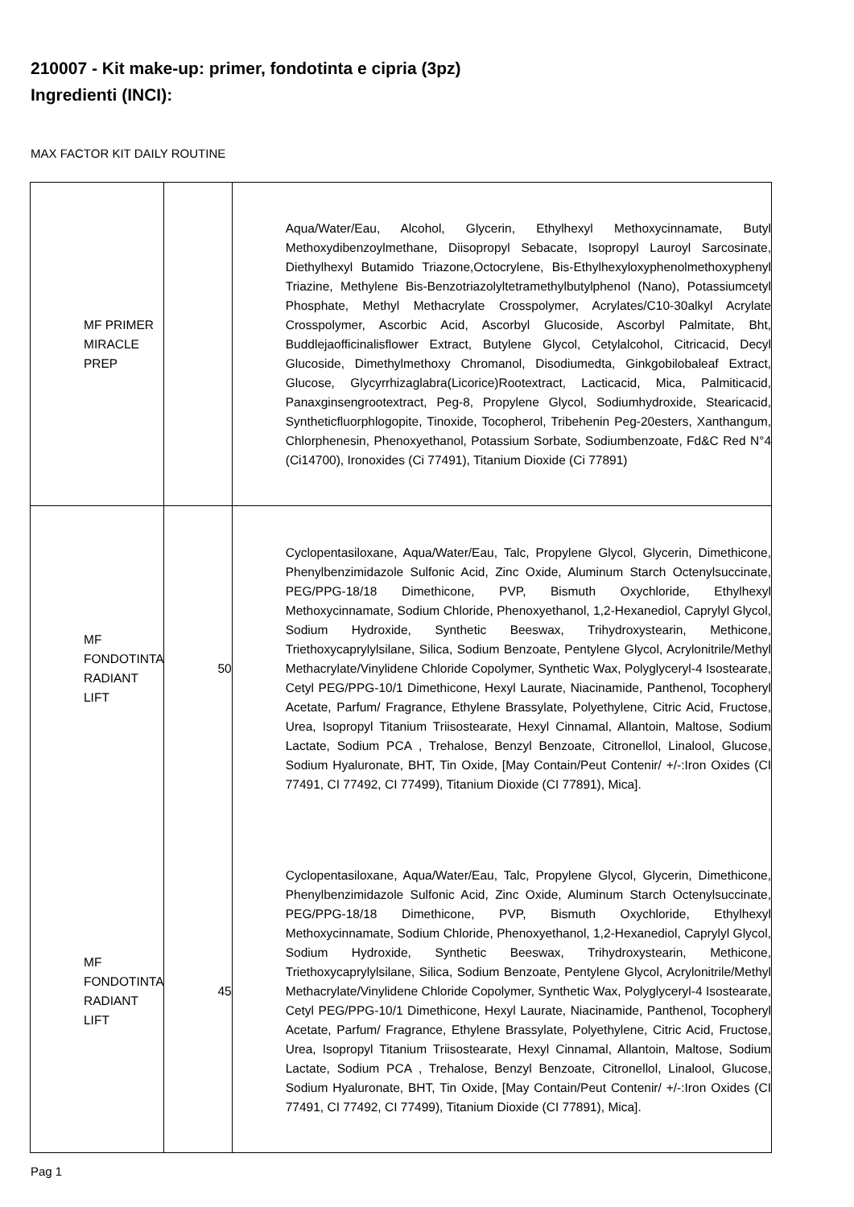210007 - Kit make-up: primer, fondotinta e cipria (3pz)
Ingredienti (INCI):
MAX FACTOR KIT DAILY ROUTINE
| MF PRIMER MIRACLE PREP | | Aqua/Water/Eau, Alcohol, Glycerin, Ethylhexyl Methoxycinnamate, Butyl Methoxydibenzoylmethane, Diisopropyl Sebacate, Isopropyl Lauroyl Sarcosinate, Diethylhexyl Butamido Triazone,Octocrylene, Bis-Ethylhexyloxyphenolmethoxyphenyl Triazine, Methylene Bis-Benzotriazolyltetramethylbutylphenol (Nano), Potassiumcetyl Phosphate, Methyl Methacrylate Crosspolymer, Acrylates/C10-30alkyl Acrylate Crosspolymer, Ascorbic Acid, Ascorbyl Glucoside, Ascorbyl Palmitate, Bht, Buddlejaofficinalisflower Extract, Butylene Glycol, Cetylalcohol, Citricacid, Decyl Glucoside, Dimethylmethoxy Chromanol, Disodiumedta, Ginkgobilobaleaf Extract, Glucose, Glycyrrhizaglabra(Licorice)Rootextract, Lacticacid, Mica, Palmiticacid, Panaxginsengrootextract, Peg-8, Propylene Glycol, Sodiumhydroxide, Stearicacid, Syntheticfluorphlogopite, Tinoxide, Tocopherol, Tribehenin Peg-20esters, Xanthangum, Chlorphenesin, Phenoxyethanol, Potassium Sorbate, Sodiumbenzoate, Fd&C Red N°4 (Ci14700), Ironoxides (Ci 77491), Titanium Dioxide (Ci 77891) |
| MF FONDOTINTA RADIANT LIFT | 50 | Cyclopentasiloxane, Aqua/Water/Eau, Talc, Propylene Glycol, Glycerin, Dimethicone, Phenylbenzimidazole Sulfonic Acid, Zinc Oxide, Aluminum Starch Octenylsuccinate, PEG/PPG-18/18 Dimethicone, PVP, Bismuth Oxychloride, Ethylhexyl Methoxycinnamate, Sodium Chloride, Phenoxyethanol, 1,2-Hexanediol, Caprylyl Glycol, Sodium Hydroxide, Synthetic Beeswax, Trihydroxystearin, Methicone, Triethoxycaprylylsilane, Silica, Sodium Benzoate, Pentylene Glycol, Acrylonitrile/Methyl Methacrylate/Vinylidene Chloride Copolymer, Synthetic Wax, Polyglyceryl-4 Isostearate, Cetyl PEG/PPG-10/1 Dimethicone, Hexyl Laurate, Niacinamide, Panthenol, Tocopheryl Acetate, Parfum/ Fragrance, Ethylene Brassylate, Polyethylene, Citric Acid, Fructose, Urea, Isopropyl Titanium Triisostearate, Hexyl Cinnamal, Allantoin, Maltose, Sodium Lactate, Sodium PCA , Trehalose, Benzyl Benzoate, Citronellol, Linalool, Glucose, Sodium Hyaluronate, BHT, Tin Oxide, [May Contain/Peut Contenir/ +/-:Iron Oxides (CI 77491, CI 77492, CI 77499), Titanium Dioxide (CI 77891), Mica]. |
| MF FONDOTINTA RADIANT LIFT | 45 | Cyclopentasiloxane, Aqua/Water/Eau, Talc, Propylene Glycol, Glycerin, Dimethicone, Phenylbenzimidazole Sulfonic Acid, Zinc Oxide, Aluminum Starch Octenylsuccinate, PEG/PPG-18/18 Dimethicone, PVP, Bismuth Oxychloride, Ethylhexyl Methoxycinnamate, Sodium Chloride, Phenoxyethanol, 1,2-Hexanediol, Caprylyl Glycol, Sodium Hydroxide, Synthetic Beeswax, Trihydroxystearin, Methicone, Triethoxycaprylylsilane, Silica, Sodium Benzoate, Pentylene Glycol, Acrylonitrile/Methyl Methacrylate/Vinylidene Chloride Copolymer, Synthetic Wax, Polyglyceryl-4 Isostearate, Cetyl PEG/PPG-10/1 Dimethicone, Hexyl Laurate, Niacinamide, Panthenol, Tocopheryl Acetate, Parfum/ Fragrance, Ethylene Brassylate, Polyethylene, Citric Acid, Fructose, Urea, Isopropyl Titanium Triisostearate, Hexyl Cinnamal, Allantoin, Maltose, Sodium Lactate, Sodium PCA , Trehalose, Benzyl Benzoate, Citronellol, Linalool, Glucose, Sodium Hyaluronate, BHT, Tin Oxide, [May Contain/Peut Contenir/ +/-:Iron Oxides (CI 77491, CI 77492, CI 77499), Titanium Dioxide (CI 77891), Mica]. |
Pag 1